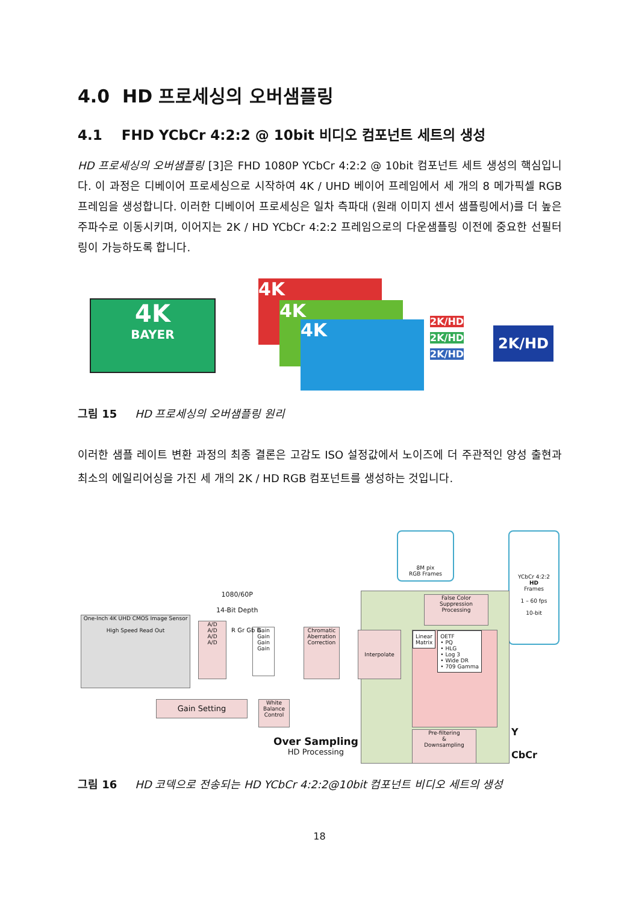4.0 HD 프로세싱의 오버샘플링
4.1 FHD YCbCr 4:2:2 @ 10bit 비디오 컴포넌트 세트의 생성
HD 프로세싱의 오버샘플링 [3]은 FHD 1080P YCbCr 4:2:2 @ 10bit 컴포넌트 세트 생성의 핵심입니다. 이 과정은 디베이어 프로세싱으로 시작하여 4K / UHD 베이어 프레임에서 세 개의 8 메가픽셀 RGB 프레임을 생성합니다. 이러한 디베이어 프로세싱은 일차 측파대 (원래 이미지 센서 샘플링에서)를 더 높은 주파수로 이동시키며, 이어지는 2K / HD YCbCr 4:2:2 프레임으로의 다운샘플링 이전에 중요한 선필터링이 가능하도록 합니다.
4K
BAYER
4K
4K
4K
2K/HD
2K/HD
2K/HD
2K/HD
그림 15 HD 프로세싱의 오버샘플링 원리
이러한 샘플 레이트 변환 과정의 최종 결론은 고감도 ISO 설정값에서 노이즈에 더 주관적인 양성 출현과 최소의 에일리어싱을 가진 세 개의 2K / HD RGB 컴포넌트를 생성하는 것입니다.
8M pix
RGB Frames
YCbCr 4:2:2
HD
Frames
1 – 60 fps
10-bit
1080/60P
14-Bit Depth
One-Inch 4K UHD CMOS Image Sensor
High Speed Read Out
A/D
A/D
A/D
A/D
Gain
Gain
Gain
Gain
R Gr Gb B
Chromatic Aberration Correction
False Color Suppression Processing
Interpolate
Linear
Matrix OETF
• PQ
• HLG
• Log 3
• Wide DR
• 709 Gamma
Pre-filtering
&
Downsampling
Y
CbCr
Gain Setting
White Balance Control
Over Sampling
HD Processing
그림 16 HD 코덱으로 전송되는 HD YCbCr 4:2:2@10bit 컴포넌트 비디오 세트의 생성
18